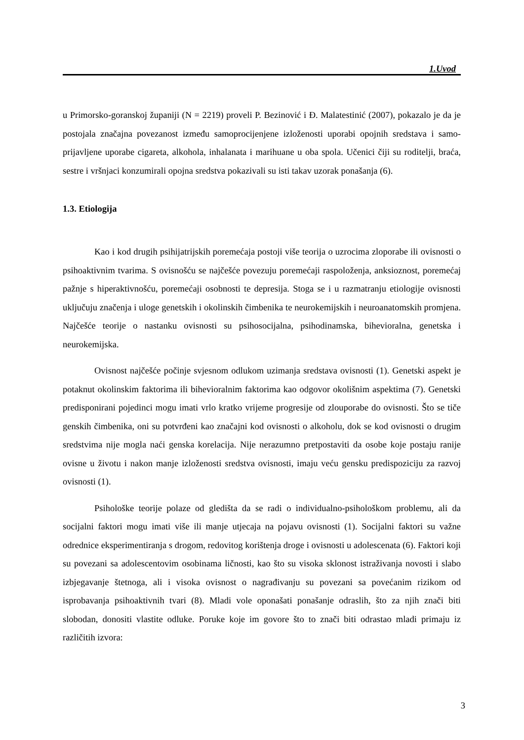1.Uvod
u Primorsko-goranskoj županiji (N = 2219) proveli P. Bezinović i Đ. Malatestinić (2007), pokazalo je da je postojala značajna povezanost između samoprocijenjene izloženosti uporabi opojnih sredstava i samo-prijavljene uporabe cigareta, alkohola, inhalanata i marihuane u oba spola. Učenici čiji su roditelji, braća, sestre i vršnjaci konzumirali opojna sredstva pokazivali su isti takav uzorak ponašanja (6).
1.3. Etiologija
Kao i kod drugih psihijatrijskih poremećaja postoji više teorija o uzrocima zloporabe ili ovisnosti o psihoaktivnim tvarima. S ovisnošću se najčešće povezuju poremećaji raspoloženja, anksioznost, poremećaj pažnje s hiperaktivnošću, poremećaji osobnosti te depresija. Stoga se i u razmatranju etiologije ovisnosti uključuju značenja i uloge genetskih i okolinskih čimbenika te neurokemijskih i neuroanatomskih promjena. Najčešće teorije o nastanku ovisnosti su psihosocijalna, psihodinamska, bihevioralna, genetska i neurokemijska.
Ovisnost najčešće počinje svjesnom odlukom uzimanja sredstava ovisnosti (1). Genetski aspekt je potaknut okolinskim faktorima ili bihevioralnim faktorima kao odgovor okolišnim aspektima (7). Genetski predisponirani pojedinci mogu imati vrlo kratko vrijeme progresije od zlouporabe do ovisnosti. Što se tiče genskih čimbenika, oni su potvrđeni kao značajni kod ovisnosti o alkoholu, dok se kod ovisnosti o drugim sredstvima nije mogla naći genska korelacija. Nije nerazumno pretpostaviti da osobe koje postaju ranije ovisne u životu i nakon manje izloženosti sredstva ovisnosti, imaju veću gensku predispoziciju za razvoj ovisnosti (1).
Psihološke teorije polaze od gledišta da se radi o individualno-psihološkom problemu, ali da socijalni faktori mogu imati više ili manje utjecaja na pojavu ovisnosti (1). Socijalni faktori su važne odrednice eksperimentiranja s drogom, redovitog korištenja droge i ovisnosti u adolescenata (6). Faktori koji su povezani sa adolescentovim osobinama ličnosti, kao što su visoka sklonost istraživanja novosti i slabo izbjegavanje štetnoga, ali i visoka ovisnost o nagrađivanju su povezani sa povećanim rizikom od isprobavanja psihoaktivnih tvari (8). Mladi vole oponašati ponašanje odraslih, što za njih znači biti slobodan, donositi vlastite odluke. Poruke koje im govore što to znači biti odrastao mladi primaju iz različitih izvora:
3